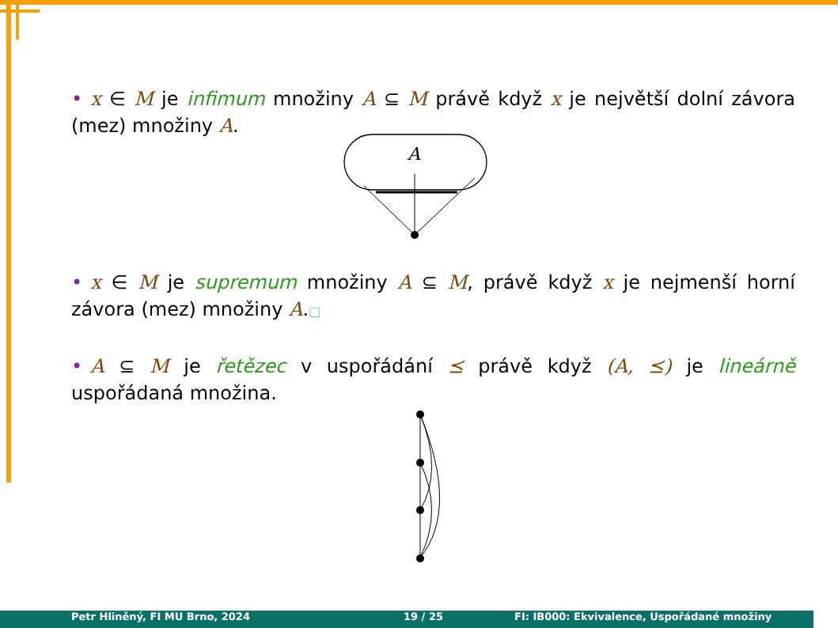• x ∈ M je infimum množiny A ⊆ M právě když x je největší dolní závora (mez) množiny A.
A
• x ∈ M je supremum množiny A ⊆ M, právě když x je nejmenší horní závora (mez) množiny A.□
• A ⊆ M je řetězec v uspořádání ⪯ právě když (A, ⪯) je lineárně uspořádaná množina.
Petr Hliněný, FI MU Brno, 2024 19 / 25 FI: IB000: Ekvivalence, Uspořádané množiny